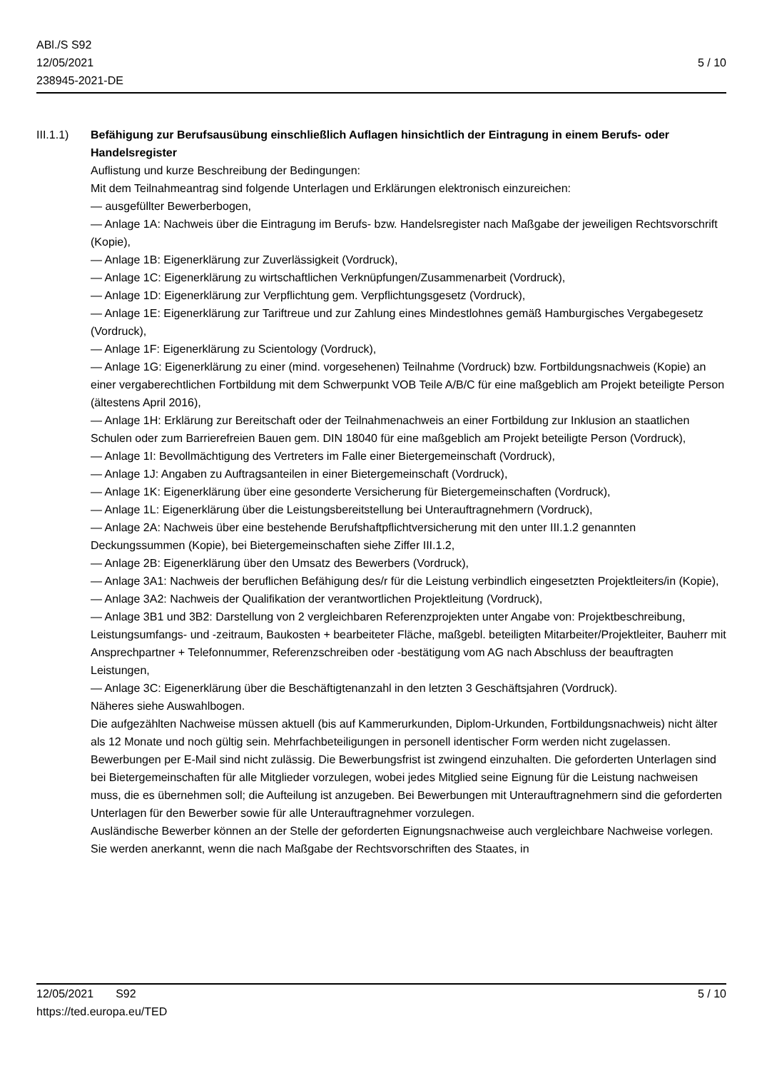ABl./S S92
12/05/2021
238945-2021-DE
5 / 10
III.1.1)
Befähigung zur Berufsausübung einschließlich Auflagen hinsichtlich der Eintragung in einem Berufs- oder Handelsregister
Auflistung und kurze Beschreibung der Bedingungen:
Mit dem Teilnahmeantrag sind folgende Unterlagen und Erklärungen elektronisch einzureichen:
— ausgefüllter Bewerberbogen,
— Anlage 1A: Nachweis über die Eintragung im Berufs- bzw. Handelsregister nach Maßgabe der jeweiligen Rechtsvorschrift (Kopie),
— Anlage 1B: Eigenerklärung zur Zuverlässigkeit (Vordruck),
— Anlage 1C: Eigenerklärung zu wirtschaftlichen Verknüpfungen/Zusammenarbeit (Vordruck),
— Anlage 1D: Eigenerklärung zur Verpflichtung gem. Verpflichtungsgesetz (Vordruck),
— Anlage 1E: Eigenerklärung zur Tariftreue und zur Zahlung eines Mindestlohnes gemäß Hamburgisches Vergabegesetz (Vordruck),
— Anlage 1F: Eigenerklärung zu Scientology (Vordruck),
— Anlage 1G: Eigenerklärung zu einer (mind. vorgesehenen) Teilnahme (Vordruck) bzw. Fortbildungsnachweis (Kopie) an einer vergaberechtlichen Fortbildung mit dem Schwerpunkt VOB Teile A/B/C für eine maßgeblich am Projekt beteiligte Person (ältestens April 2016),
— Anlage 1H: Erklärung zur Bereitschaft oder der Teilnahmenachweis an einer Fortbildung zur Inklusion an staatlichen Schulen oder zum Barrierefreien Bauen gem. DIN 18040 für eine maßgeblich am Projekt beteiligte Person (Vordruck),
— Anlage 1I: Bevollmächtigung des Vertreters im Falle einer Bietergemeinschaft (Vordruck),
— Anlage 1J: Angaben zu Auftragsanteilen in einer Bietergemeinschaft (Vordruck),
— Anlage 1K: Eigenerklärung über eine gesonderte Versicherung für Bietergemeinschaften (Vordruck),
— Anlage 1L: Eigenerklärung über die Leistungsbereitstellung bei Unterauftragnehmern (Vordruck),
— Anlage 2A: Nachweis über eine bestehende Berufshaftpflichtversicherung mit den unter III.1.2 genannten Deckungssummen (Kopie), bei Bietergemeinschaften siehe Ziffer III.1.2,
— Anlage 2B: Eigenerklärung über den Umsatz des Bewerbers (Vordruck),
— Anlage 3A1: Nachweis der beruflichen Befähigung des/r für die Leistung verbindlich eingesetzten Projektleiters/in (Kopie),
— Anlage 3A2: Nachweis der Qualifikation der verantwortlichen Projektleitung (Vordruck),
— Anlage 3B1 und 3B2: Darstellung von 2 vergleichbaren Referenzprojekten unter Angabe von: Projektbeschreibung, Leistungsumfangs- und -zeitraum, Baukosten + bearbeiteter Fläche, maßgebl. beteiligten Mitarbeiter/Projektleiter, Bauherr mit Ansprechpartner + Telefonnummer, Referenzschreiben oder -bestätigung vom AG nach Abschluss der beauftragten Leistungen,
— Anlage 3C: Eigenerklärung über die Beschäftigtenanzahl in den letzten 3 Geschäftsjahren (Vordruck).
Näheres siehe Auswahlbogen.
Die aufgezählten Nachweise müssen aktuell (bis auf Kammerurkunden, Diplom-Urkunden, Fortbildungsnachweis) nicht älter als 12 Monate und noch gültig sein. Mehrfachbeteiligungen in personell identischer Form werden nicht zugelassen. Bewerbungen per E-Mail sind nicht zulässig. Die Bewerbungsfrist ist zwingend einzuhalten. Die geforderten Unterlagen sind bei Bietergemeinschaften für alle Mitglieder vorzulegen, wobei jedes Mitglied seine Eignung für die Leistung nachweisen muss, die es übernehmen soll; die Aufteilung ist anzugeben. Bei Bewerbungen mit Unterauftragnehmern sind die geforderten Unterlagen für den Bewerber sowie für alle Unterauftragnehmer vorzulegen.
Ausländische Bewerber können an der Stelle der geforderten Eignungsnachweise auch vergleichbare Nachweise vorlegen. Sie werden anerkannt, wenn die nach Maßgabe der Rechtsvorschriften des Staates, in
12/05/2021 S92 5 / 10
https://ted.europa.eu/TED